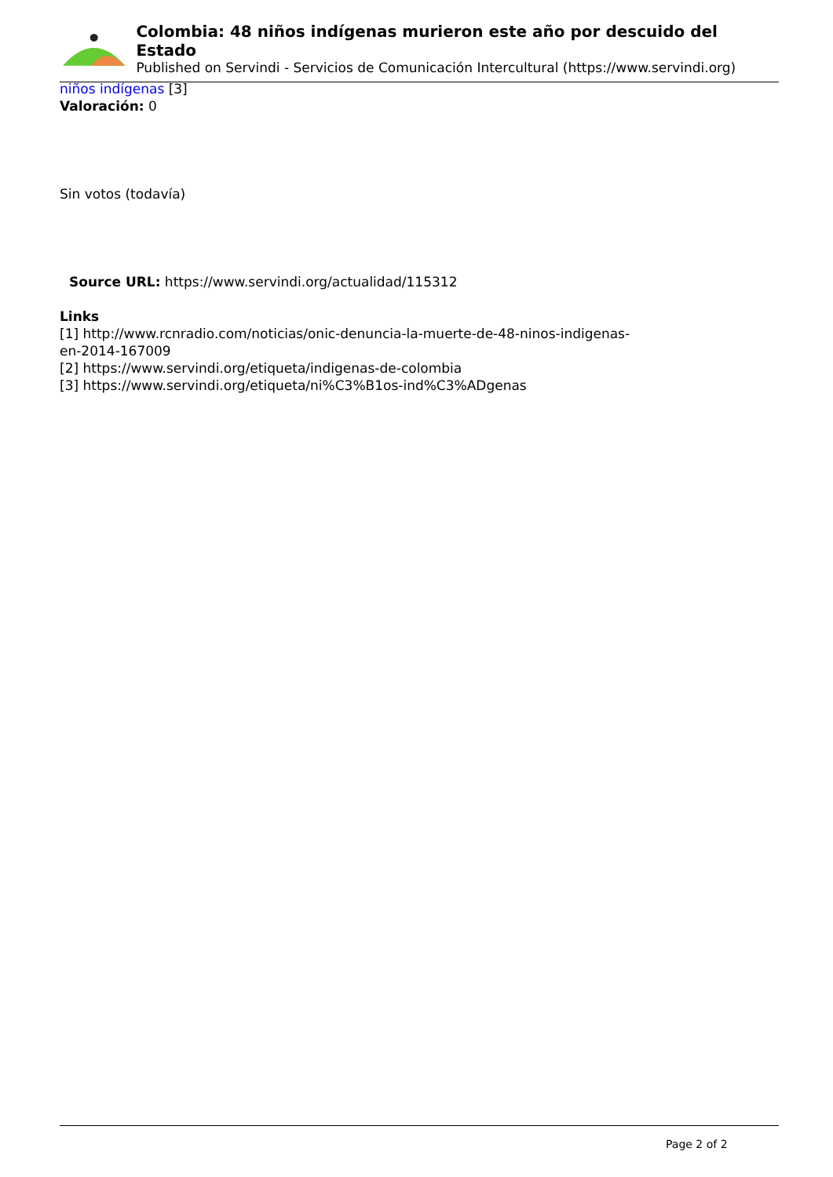Colombia: 48 niños indígenas murieron este año por descuido del Estado
Published on Servindi - Servicios de Comunicación Intercultural (https://www.servindi.org)
niños indígenas [3]
Valoración: 0
Sin votos (todavía)
Source URL: https://www.servindi.org/actualidad/115312
Links
[1] http://www.rcnradio.com/noticias/onic-denuncia-la-muerte-de-48-ninos-indigenas-
en-2014-167009
[2] https://www.servindi.org/etiqueta/indigenas-de-colombia
[3] https://www.servindi.org/etiqueta/ni%C3%B1os-ind%C3%ADgenas
Page 2 of 2